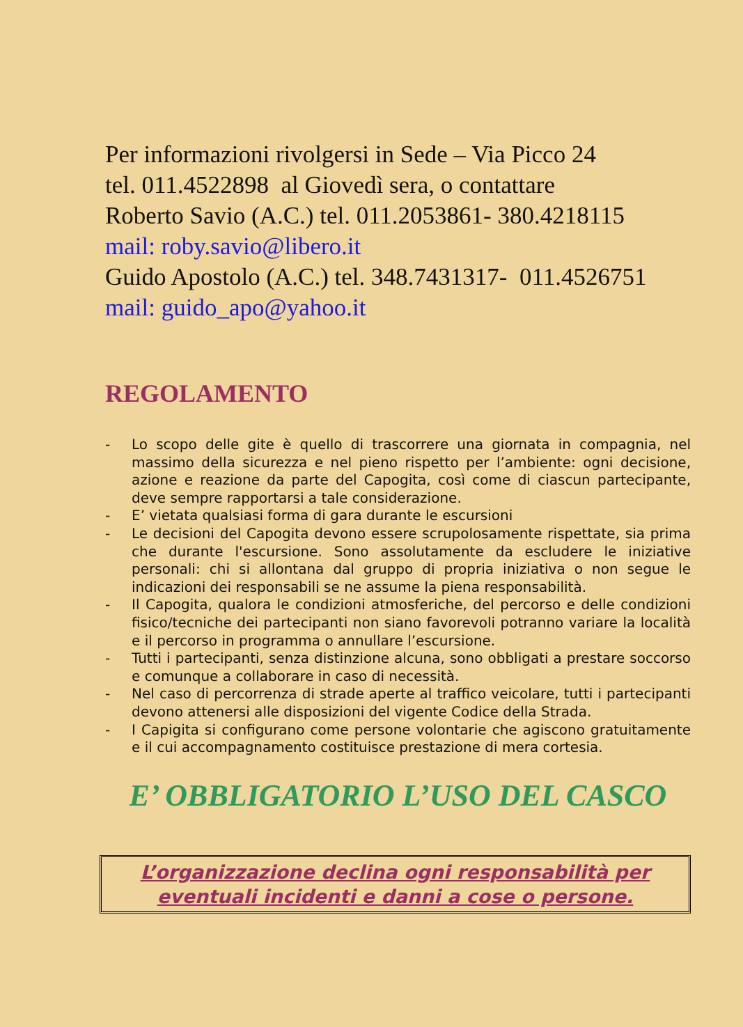Per informazioni rivolgersi in Sede – Via Picco 24
tel. 011.4522898 al Giovedì sera, o contattare
Roberto Savio (A.C.) tel. 011.2053861- 380.4218115
mail: roby.savio@libero.it
Guido Apostolo (A.C.) tel. 348.7431317- 011.4526751
mail: guido_apo@yahoo.it
REGOLAMENTO
- Lo scopo delle gite è quello di trascorrere una giornata in compagnia, nel massimo della sicurezza e nel pieno rispetto per l’ambiente: ogni decisione, azione e reazione da parte del Capogita, così come di ciascun partecipante, deve sempre rapportarsi a tale considerazione.
- E’ vietata qualsiasi forma di gara durante le escursioni
- Le decisioni del Capogita devono essere scrupolosamente rispettate, sia prima che durante l'escursione. Sono assolutamente da escludere le iniziative personali: chi si allontana dal gruppo di propria iniziativa o non segue le indicazioni dei responsabili se ne assume la piena responsabilità.
- Il Capogita, qualora le condizioni atmosferiche, del percorso e delle condizioni fisico/tecniche dei partecipanti non siano favorevoli potranno variare la località e il percorso in programma o annullare l’escursione.
- Tutti i partecipanti, senza distinzione alcuna, sono obbligati a prestare soccorso e comunque a collaborare in caso di necessità.
- Nel caso di percorrenza di strade aperte al traffico veicolare, tutti i partecipanti devono attenersi alle disposizioni del vigente Codice della Strada.
- I Capigita si configurano come persone volontarie che agiscono gratuitamente e il cui accompagnamento costituisce prestazione di mera cortesia.
E’ OBBLIGATORIO L’USO DEL CASCO
L’organizzazione declina ogni responsabilità per
eventuali incidenti e danni a cose o persone.